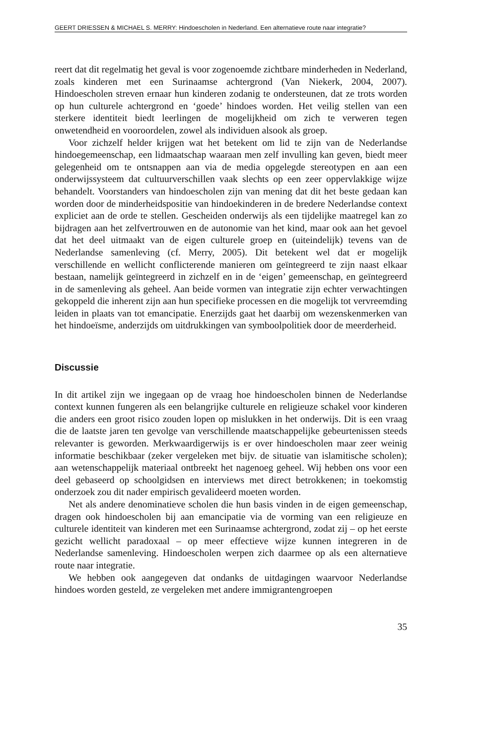GEERT DRIESSEN & MICHAEL S. MERRY: Hindoescholen in Nederland. Een alternatieve route naar integratie?
reert dat dit regelmatig het geval is voor zogenoemde zichtbare minderheden in Nederland, zoals kinderen met een Surinaamse achtergrond (Van Niekerk, 2004, 2007). Hindoescholen streven ernaar hun kinderen zodanig te ondersteunen, dat ze trots worden op hun culturele achtergrond en ‘goede’ hindoes worden. Het veilig stellen van een sterkere identiteit biedt leerlingen de mogelijkheid om zich te verweren tegen onwetendheid en vooroordelen, zowel als individuen alsook als groep.
Voor zichzelf helder krijgen wat het betekent om lid te zijn van de Nederlandse hindoegemeenschap, een lidmaatschap waaraan men zelf invulling kan geven, biedt meer gelegenheid om te ontsnappen aan via de media opgelegde stereotypen en aan een onderwijssysteem dat cultuurverschillen vaak slechts op een zeer oppervlakkige wijze behandelt. Voorstanders van hindoescholen zijn van mening dat dit het beste gedaan kan worden door de minderheidspositie van hindoekinderen in de bredere Nederlandse context expliciet aan de orde te stellen. Gescheiden onderwijs als een tijdelijke maatregel kan zo bijdragen aan het zelfvertrouwen en de autonomie van het kind, maar ook aan het gevoel dat het deel uitmaakt van de eigen culturele groep en (uiteindelijk) tevens van de Nederlandse samenleving (cf. Merry, 2005). Dit betekent wel dat er mogelijk verschillende en wellicht conflicterende manieren om geïntegreerd te zijn naast elkaar bestaan, namelijk geïntegreerd in zichzelf en in de ‘eigen’ gemeenschap, en geïntegreerd in de samenleving als geheel. Aan beide vormen van integratie zijn echter verwachtingen gekoppeld die inherent zijn aan hun specifieke processen en die mogelijk tot vervreemding leiden in plaats van tot emancipatie. Enerzijds gaat het daarbij om wezenskenmerken van het hindoeïsme, anderzijds om uitdrukkingen van symboolpolitiek door de meerderheid.
Discussie
In dit artikel zijn we ingegaan op de vraag hoe hindoescholen binnen de Nederlandse context kunnen fungeren als een belangrijke culturele en religieuze schakel voor kinderen die anders een groot risico zouden lopen op mislukken in het onderwijs. Dit is een vraag die de laatste jaren ten gevolge van verschillende maatschappelijke gebeurtenissen steeds relevanter is geworden. Merkwaardigerwijs is er over hindoescholen maar zeer weinig informatie beschikbaar (zeker vergeleken met bijv. de situatie van islamitische scholen); aan wetenschappelijk materiaal ontbreekt het nagenoeg geheel. Wij hebben ons voor een deel gebaseerd op schoolgidsen en interviews met direct betrokkenen; in toekomstig onderzoek zou dit nader empirisch gevalideerd moeten worden.
Net als andere denominatieve scholen die hun basis vinden in de eigen gemeenschap, dragen ook hindoescholen bij aan emancipatie via de vorming van een religieuze en culturele identiteit van kinderen met een Surinaamse achtergrond, zodat zij – op het eerste gezicht wellicht paradoxaal – op meer effectieve wijze kunnen integreren in de Nederlandse samenleving. Hindoescholen werpen zich daarmee op als een alternatieve route naar integratie.
We hebben ook aangegeven dat ondanks de uitdagingen waarvoor Nederlandse hindoes worden gesteld, ze vergeleken met andere immigrantengroepen
35